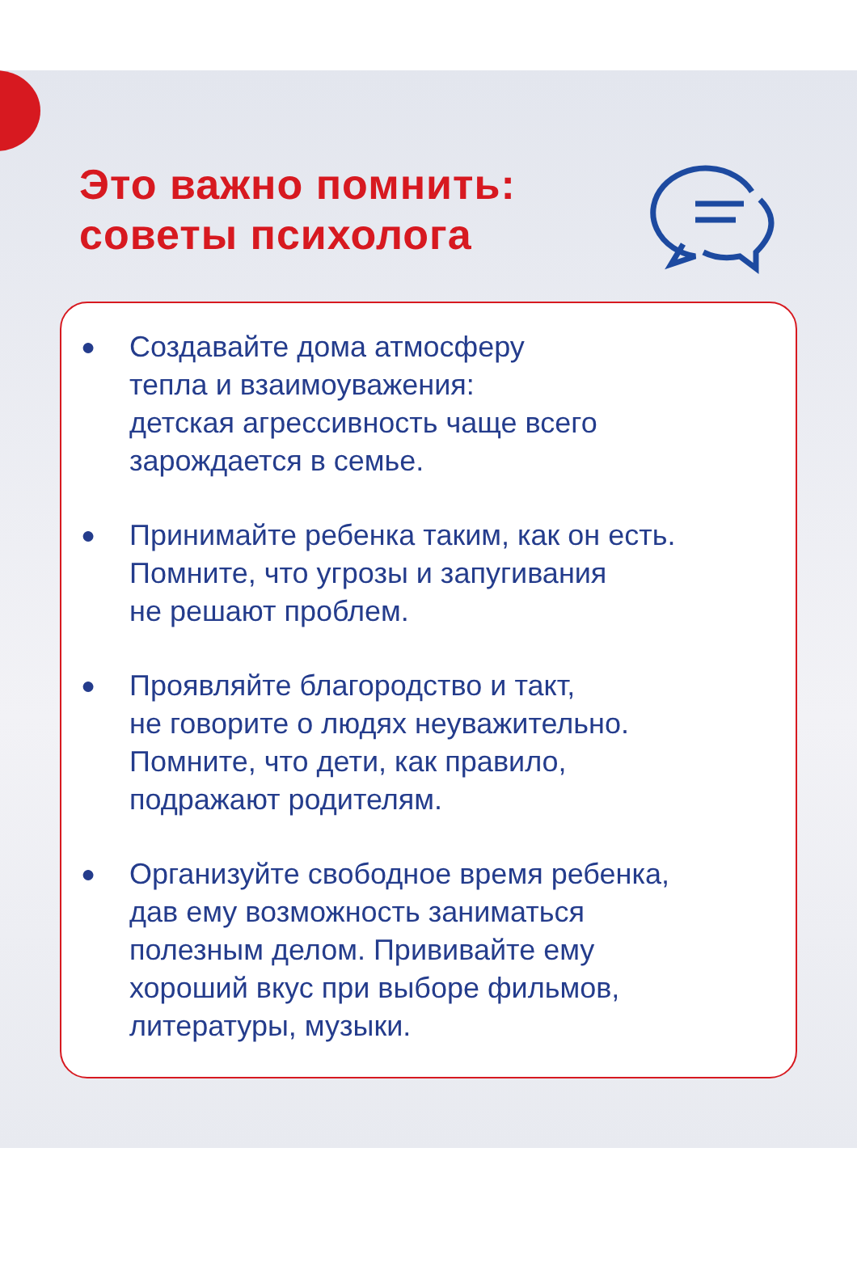Это важно помнить:
советы психолога
● Создавайте дома атмосферу
тепла и взаимоуважения:
детская агрессивность чаще всего
зарождается в семье.
● Принимайте ребенка таким, как он есть.
Помните, что угрозы и запугивания
не решают проблем.
● Проявляйте благородство и такт,
не говорите о людях неуважительно.
Помните, что дети, как правило,
подражают родителям.
● Организуйте свободное время ребенка,
дав ему возможность заниматься
полезным делом. Прививайте ему
хороший вкус при выборе фильмов,
литературы, музыки.